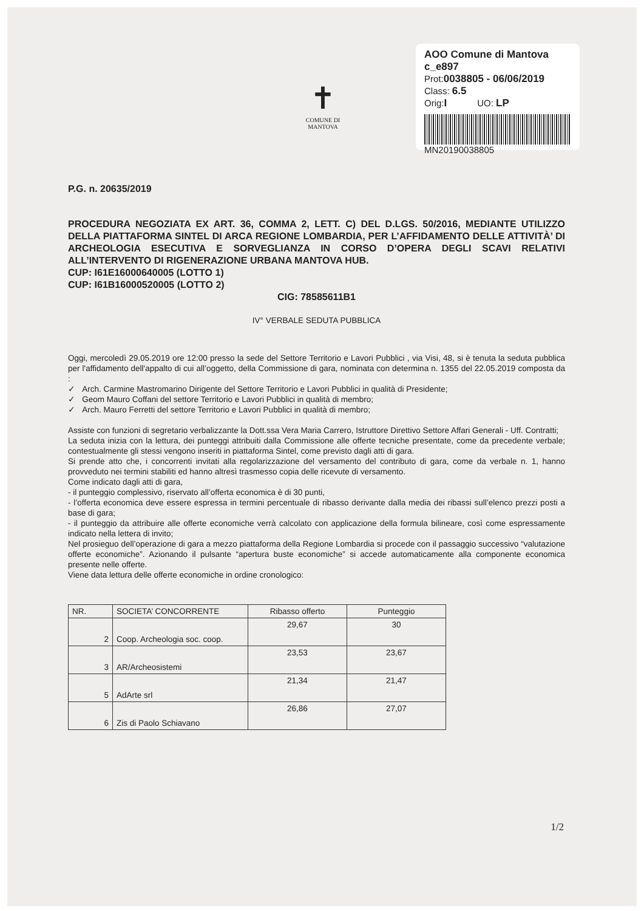✝
COMUNE DI
MANTOVA
AOO Comune di Mantova c_e897
Prot:0038805 - 06/06/2019
Class: 6.5
Orig:I UO: LP
MN20190038805
P.G. n. 20635/2019
PROCEDURA NEGOZIATA EX ART. 36, COMMA 2, LETT. C) DEL D.LGS. 50/2016, MEDIANTE UTILIZZO DELLA PIATTAFORMA SINTEL DI ARCA REGIONE LOMBARDIA, PER L’AFFIDAMENTO DELLE ATTIVITÀ’ DI ARCHEOLOGIA ESECUTIVA E SORVEGLIANZA IN CORSO D’OPERA DEGLI SCAVI RELATIVI ALL’INTERVENTO DI RIGENERAZIONE URBANA MANTOVA HUB.
CUP: I61E16000640005 (LOTTO 1)
CUP: I61B16000520005 (LOTTO 2)
CIG: 78585611B1
IV° VERBALE SEDUTA PUBBLICA
Oggi, mercoledì 29.05.2019 ore 12:00 presso la sede del Settore Territorio e Lavori Pubblici , via Visi, 48, si è tenuta la seduta pubblica per l'affidamento dell'appalto di cui all’oggetto, della Commissione di gara, nominata con determina n. 1355 del 22.05.2019 composta da :
✓ Arch. Carmine Mastromarino Dirigente del Settore Territorio e Lavori Pubblici in qualità di Presidente;
✓ Geom Mauro Coffani del settore Territorio e Lavori Pubblici in qualità di membro;
✓ Arch. Mauro Ferretti del settore Territorio e Lavori Pubblici in qualità di membro;
Assiste con funzioni di segretario verbalizzante la Dott.ssa Vera Maria Carrero, Istruttore Direttivo Settore Affari Generali - Uff. Contratti;
La seduta inizia con la lettura, dei punteggi attribuiti dalla Commissione alle offerte tecniche presentate, come da precedente verbale; contestualmente gli stessi vengono inseriti in piattaforma Sintel, come previsto dagli atti di gara.
Si prende atto che, i concorrenti invitati alla regolarizzazione del versamento del contributo di gara, come da verbale n. 1, hanno provveduto nei termini stabiliti ed hanno altresì trasmesso copia delle ricevute di versamento.
Come indicato dagli atti di gara,
- il punteggio complessivo, riservato all’offerta economica è di 30 punti,
- l’offerta economica deve essere espressa in termini percentuale di ribasso derivante dalla media dei ribassi sull’elenco prezzi posti a base di gara;
- il punteggio da attribuire alle offerte economiche verrà calcolato con applicazione della formula bilineare, così come espressamente indicato nella lettera di invito;
Nel prosieguo dell’operazione di gara a mezzo piattaforma della Regione Lombardia si procede con il passaggio successivo “valutazione offerte economiche”. Azionando il pulsante “apertura buste economiche” si accede automaticamente alla componente economica presente nelle offerte.
Viene data lettura delle offerte economiche in ordine cronologico:
| NR. | SOCIETA’ CONCORRENTE | Ribasso offerto | Punteggio |
| --- | --- | --- | --- |
| 2 | Coop. Archeologia soc. coop. | 29,67 | 30 |
| 3 | AR/Archeosistemi | 23,53 | 23,67 |
| 5 | AdArte srl | 21,34 | 21,47 |
| 6 | Zis di Paolo Schiavano | 26,86 | 27,07 |
1/2